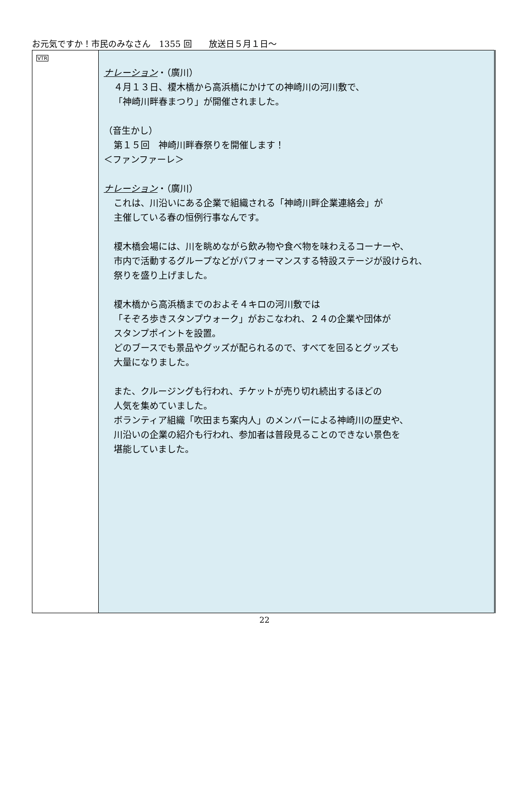お元気ですか！市民のみなさん　1355 回　　放送日５月１日～
| VTR | ナレーション ・（廣川） ４月１３日、榎木橋から高浜橋にかけての神崎川の河川敷で、 「神崎川畔春まつり」が開催されました。 （音生かし） 第１５回 神崎川畔春祭りを開催します！ ＜ファンファーレ＞ ナレーション ・（廣川） これは、川沿いにある企業で組織される「神崎川畔企業連絡会」が 主催している春の恒例行事なんです。 榎木橋会場には、川を眺めながら飲み物や食べ物を味わえるコーナーや、 市内で活動するグループなどがパフォーマンスする特設ステージが設けられ、 祭りを盛り上げました。 榎木橋から高浜橋までのおよそ４キロの河川敷では 「そぞろ歩きスタンプウォーク」がおこなわれ、２４の企業や団体が スタンプポイントを設置。 どのブースでも景品やグッズが配られるので、すべてを回るとグッズも 大量になりました。 また、クルージングも行われ、チケットが売り切れ続出するほどの 人気を集めていました。 ボランティア組織「吹田まち案内人」のメンバーによる神崎川の歴史や、 川沿いの企業の紹介も行われ、参加者は普段見ることのできない景色を 堪能していました。 |
22